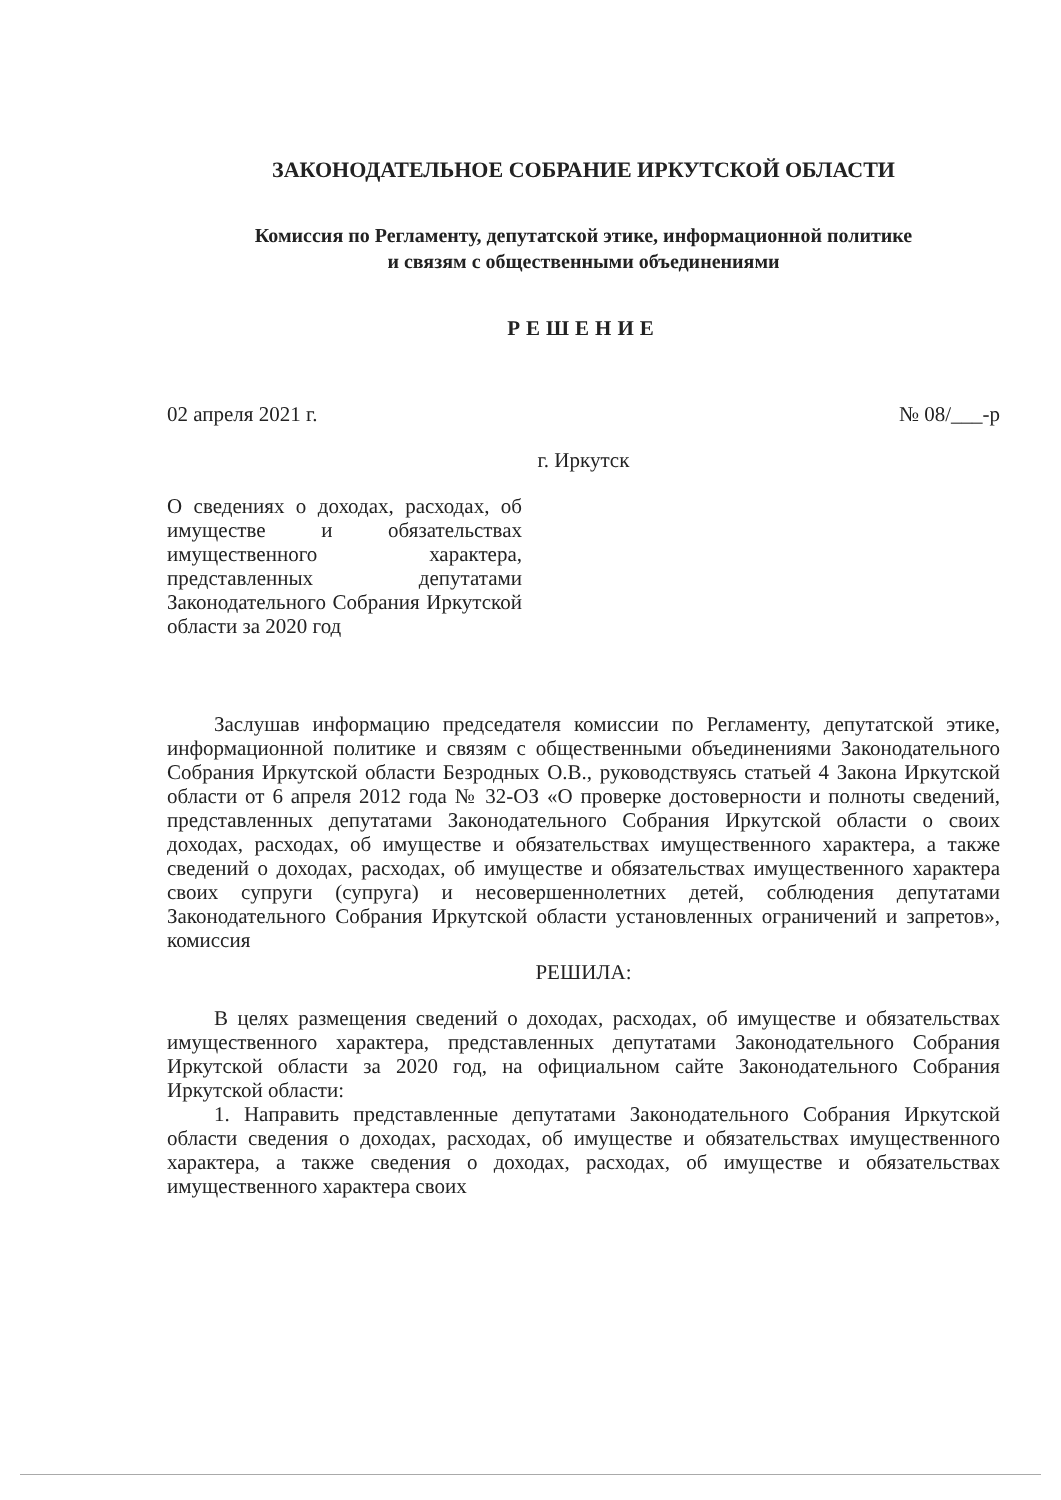ЗАКОНОДАТЕЛЬНОЕ СОБРАНИЕ ИРКУТСКОЙ ОБЛАСТИ
Комиссия по Регламенту, депутатской этике, информационной политике
и связям с общественными объединениями
РЕШЕНИЕ
02 апреля 2021 г. № 08/___-р
г. Иркутск
О сведениях о доходах, расходах, об имуществе и обязательствах имущественного характера, представленных депутатами Законодательного Собрания Иркутской области за 2020 год
Заслушав информацию председателя комиссии по Регламенту, депутатской этике, информационной политике и связям с общественными объединениями Законодательного Собрания Иркутской области Безродных О.В., руководствуясь статьей 4 Закона Иркутской области от 6 апреля 2012 года № 32-ОЗ «О проверке достоверности и полноты сведений, представленных депутатами Законодательного Собрания Иркутской области о своих доходах, расходах, об имуществе и обязательствах имущественного характера, а также сведений о доходах, расходах, об имуществе и обязательствах имущественного характера своих супруги (супруга) и несовершеннолетних детей, соблюдения депутатами Законодательного Собрания Иркутской области установленных ограничений и запретов», комиссия
РЕШИЛА:
В целях размещения сведений о доходах, расходах, об имуществе и обязательствах имущественного характера, представленных депутатами Законодательного Собрания Иркутской области за 2020 год, на официальном сайте Законодательного Собрания Иркутской области:
1. Направить представленные депутатами Законодательного Собрания Иркутской области сведения о доходах, расходах, об имуществе и обязательствах имущественного характера, а также сведения о доходах, расходах, об имуществе и обязательствах имущественного характера своих